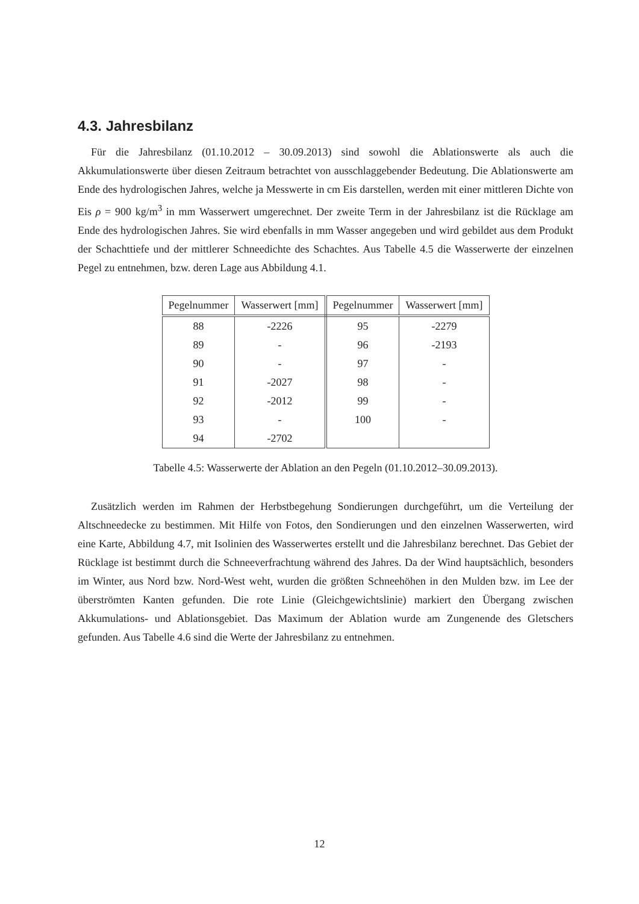4.3. Jahresbilanz
Für die Jahresbilanz (01.10.2012 – 30.09.2013) sind sowohl die Ablationswerte als auch die Akkumulationswerte über diesen Zeitraum betrachtet von ausschlaggebender Bedeutung. Die Ablationswerte am Ende des hydrologischen Jahres, welche ja Messwerte in cm Eis darstellen, werden mit einer mittleren Dichte von Eis ρ = 900 kg/m<sup>3</sup> in mm Wasserwert umgerechnet. Der zweite Term in der Jahresbilanz ist die Rücklage am Ende des hydrologischen Jahres. Sie wird ebenfalls in mm Wasser angegeben und wird gebildet aus dem Produkt der Schachttiefe und der mittlerer Schneedichte des Schachtes. Aus Tabelle 4.5 die Wasserwerte der einzelnen Pegel zu entnehmen, bzw. deren Lage aus Abbildung 4.1.
| Pegelnummer | Wasserwert [mm] | Pegelnummer | Wasserwert [mm] |
| --- | --- | --- | --- |
| 88 | -2226 | 95 | -2279 |
| 89 | - | 96 | -2193 |
| 90 | - | 97 | - |
| 91 | -2027 | 98 | - |
| 92 | -2012 | 99 | - |
| 93 | - | 100 | - |
| 94 | -2702 | | |
Tabelle 4.5: Wasserwerte der Ablation an den Pegeln (01.10.2012–30.09.2013).
Zusätzlich werden im Rahmen der Herbstbegehung Sondierungen durchgeführt, um die Verteilung der Altschneedecke zu bestimmen. Mit Hilfe von Fotos, den Sondierungen und den einzelnen Wasserwerten, wird eine Karte, Abbildung 4.7, mit Isolinien des Wasserwertes erstellt und die Jahresbilanz berechnet. Das Gebiet der Rücklage ist bestimmt durch die Schneeverfrachtung während des Jahres. Da der Wind hauptsächlich, besonders im Winter, aus Nord bzw. Nord-West weht, wurden die größten Schneehöhen in den Mulden bzw. im Lee der überströmten Kanten gefunden. Die rote Linie (Gleichgewichtslinie) markiert den Übergang zwischen Akkumulations- und Ablationsgebiet. Das Maximum der Ablation wurde am Zungenende des Gletschers gefunden. Aus Tabelle 4.6 sind die Werte der Jahresbilanz zu entnehmen.
12